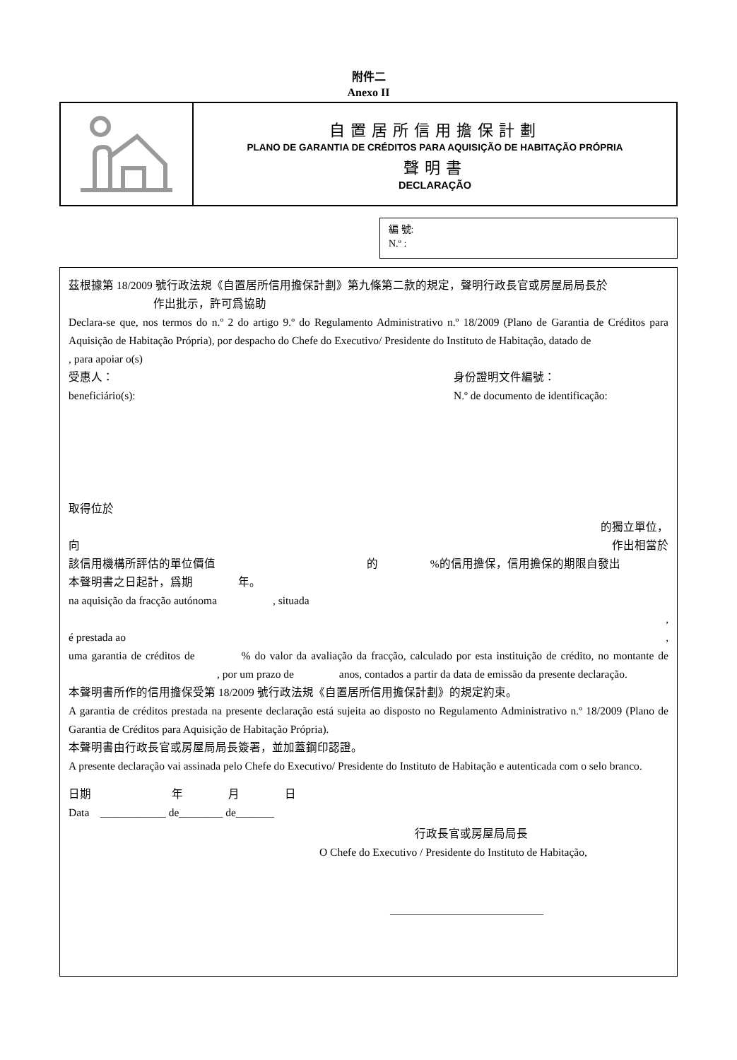附件二
Anexo II
自置居所信用擔保計劃
PLANO DE GARANTIA DE CRÉDITOS PARA AQUISIÇÃO DE HABITAÇÃO PRÓPRIA
聲明書
DECLARAÇÃO
編 號:
N.º :
茲根據第 18/2009 號行政法規《自置居所信用擔保計劃》第九條第二款的規定，聲明行政長官或房屋局局長於
作出批示，許可爲協助
Declara-se que, nos termos do n.º 2 do artigo 9.º do Regulamento Administrativo n.º 18/2009 (Plano de Garantia de Créditos para Aquisição de Habitação Própria), por despacho do Chefe do Executivo/ Presidente do Instituto de Habitação, datado de , para apoiar o(s)
受惠人：
beneficiário(s): 身份證明文件編號：
N.º de documento de identificação:
取得位於
的獨立單位，
向 作出相當於
該信用機構所評估的單位價值 的 %的信用擔保，信用擔保的期限自發出
本聲明書之日起計，爲期 年。
na aquisição da fracção autónoma , situada
,
é prestada ao,
uma garantia de créditos de % do valor da avaliação da fracção, calculado por esta instituição de crédito, no montante de , por um prazo de anos, contados a partir da data de emissão da presente declaração.
本聲明書所作的信用擔保受第 18/2009 號行政法規《自置居所信用擔保計劃》的規定約束。
A garantia de créditos prestada na presente declaração está sujeita ao disposto no Regulamento Administrativo n.º 18/2009 (Plano de Garantia de Créditos para Aquisição de Habitação Própria).
本聲明書由行政長官或房屋局局長簽署，並加蓋鋼印認證。
A presente declaração vai assinada pelo Chefe do Executivo/ Presidente do Instituto de Habitação e autenticada com o selo branco.
日期 年 月 日
Data ____________ de________ de_______
行政長官或房屋局局長
O Chefe do Executivo / Presidente do Instituto de Habitação,
____________________________